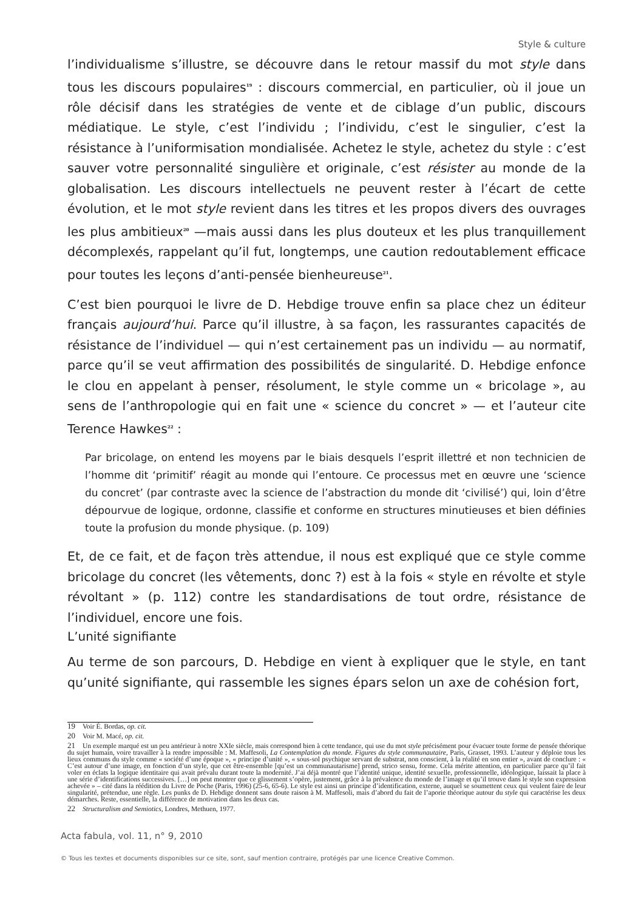Style & culture
l’individualisme s’illustre, se découvre dans le retour massif du mot style dans tous les discours populaires<sup>19</sup> : discours commercial, en particulier, où il joue un rôle décisif dans les stratégies de vente et de ciblage d’un public, discours médiatique. Le style, c’est l’individu ; l’individu, c’est le singulier, c’est la résistance à l’uniformisation mondialisée. Achetez le style, achetez du style : c’est sauver votre personnalité singulière et originale, c’est résister au monde de la globalisation. Les discours intellectuels ne peuvent rester à l’écart de cette évolution, et le mot style revient dans les titres et les propos divers des ouvrages les plus ambitieux<sup>20</sup> —mais aussi dans les plus douteux et les plus tranquillement décomplexés, rappelant qu’il fut, longtemps, une caution redoutablement efficace pour toutes les leçons d’anti-pensée bienheureuse<sup>21</sup>.
C’est bien pourquoi le livre de D. Hebdige trouve enfin sa place chez un éditeur français aujourd’hui. Parce qu’il illustre, à sa façon, les rassurantes capacités de résistance de l’individuel — qui n’est certainement pas un individu — au normatif, parce qu’il se veut affirmation des possibilités de singularité. D. Hebdige enfonce le clou en appelant à penser, résolument, le style comme un « bricolage », au sens de l’anthropologie qui en fait une « science du concret » — et l’auteur cite Terence Hawkes<sup>22</sup> :
Par bricolage, on entend les moyens par le biais desquels l’esprit illettré et non technicien de l’homme dit ‘primitif’ réagit au monde qui l’entoure. Ce processus met en œuvre une ‘science du concret’ (par contraste avec la science de l’abstraction du monde dit ‘civilisé’) qui, loin d’être dépourvue de logique, ordonne, classifie et conforme en structures minutieuses et bien définies toute la profusion du monde physique. (p. 109)
Et, de ce fait, et de façon très attendue, il nous est expliqué que ce style comme bricolage du concret (les vêtements, donc ?) est à la fois « style en révolte et style révoltant » (p. 112) contre les standardisations de tout ordre, résistance de l’individuel, encore une fois.
L’unité signifiante
Au terme de son parcours, D. Hebdige en vient à expliquer que le style, en tant qu’unité signifiante, qui rassemble les signes épars selon un axe de cohésion fort,
19 Voir É. Bordas, op. cit.
20 Voir M. Macé, op. cit.
21 Un exemple marqué est un peu antérieur à notre XXIe siècle, mais correspond bien à cette tendance, qui use du mot style précisément pour évacuer toute forme de pensée théorique du sujet humain, voire travailler à la rendre impossible : M. Maffesoli, La Contemplation du monde. Figures du style communautaire, Paris, Grasset, 1993. L’auteur y déploie tous les lieux communs du style comme « société d’une époque », « principe d’unité », « sous-sol psychique servant de substrat, non conscient, à la réalité en son entier », avant de conclure : « C’est autour d’une image, en fonction d’un style, que cet être-ensemble [qu’est un communautarisme] prend, strico sensu, forme. Cela mérite attention, en particulier parce qu’il fait voler en éclats la logique identitaire qui avait prévalu durant toute la modernité. J’ai déjà montré que l’identité unique, identité sexuelle, professionnelle, idéologique, laissait la place à une série d’identifications successives. […] on peut montrer que ce glissement s’opère, justement, grâce à la prévalence du monde de l’image et qu’il trouve dans le style son expression achevée » – cité dans la réédition du Livre de Poche (Paris, 1996) (25-6, 65-6). Le style est ainsi un principe d’identification, externe, auquel se soumettent ceux qui veulent faire de leur singularité, prétendue, une règle. Les punks de D. Hebdige donnent sans doute raison à M. Maffesoli, mais d’abord du fait de l’aporie théorique autour du style qui caractérise les deux démarches. Reste, essentielle, la différence de motivation dans les deux cas.
22 Structuralism and Semiotics, Londres, Methuen, 1977.
Acta fabula, vol. 11, n° 9, 2010
© Tous les textes et documents disponibles sur ce site, sont, sauf mention contraire, protégés par une licence Creative Common.